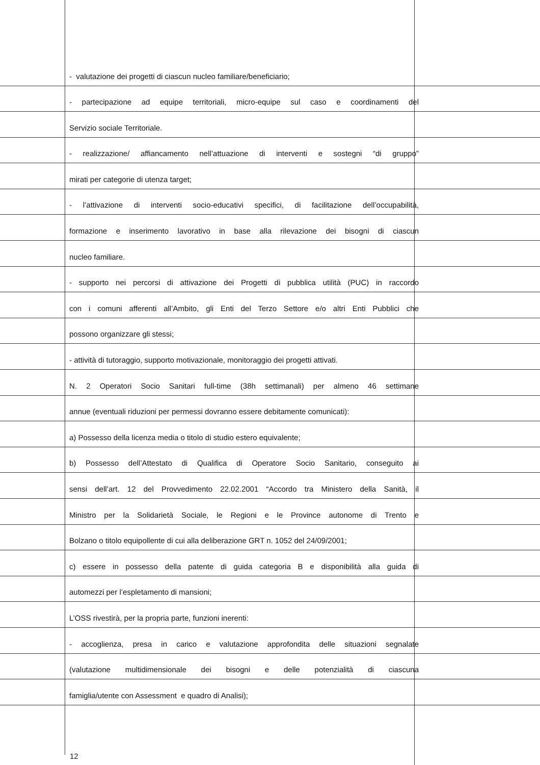| | - valutazione dei progetti di ciascun nucleo familiare/beneficiario; | |
| | - partecipazione ad equipe territoriali, micro-equipe sul caso e coordinamenti del | |
| | Servizio sociale Territoriale. | |
| | - realizzazione/ affiancamento nell’attuazione di interventi e sostegni “di gruppo” | |
| | mirati per categorie di utenza target; | |
| | - l’attivazione di interventi socio-educativi specifici, di facilitazione dell’occupabilità, | |
| | formazione e inserimento lavorativo in base alla rilevazione dei bisogni di ciascun | |
| | nucleo familiare. | |
| | - supporto nei percorsi di attivazione dei Progetti di pubblica utilità (PUC) in raccordo | |
| | con i comuni afferenti all’Ambito, gli Enti del Terzo Settore e/o altri Enti Pubblici che | |
| | possono organizzare gli stessi; | |
| | - attività di tutoraggio, supporto motivazionale, monitoraggio dei progetti attivati. | |
| | N. 2 Operatori Socio Sanitari full-time (38h settimanali) per almeno 46 settimane | |
| | annue (eventuali riduzioni per permessi dovranno essere debitamente comunicati): | |
| | a) Possesso della licenza media o titolo di studio estero equivalente; | |
| | b) Possesso dell’Attestato di Qualifica di Operatore Socio Sanitario, conseguito ai | |
| | sensi dell’art. 12 del Provvedimento 22.02.2001 “Accordo tra Ministero della Sanità, il | |
| | Ministro per la Solidarietà Sociale, le Regioni e le Province autonome di Trento e | |
| | Bolzano o titolo equipollente di cui alla deliberazione GRT n. 1052 del 24/09/2001; | |
| | c) essere in possesso della patente di guida categoria B e disponibilità alla guida di | |
| | automezzi per l’espletamento di mansioni; | |
| | L’OSS rivestirà, per la propria parte, funzioni inerenti: | |
| | - accoglienza, presa in carico e valutazione approfondita delle situazioni segnalate | |
| | (valutazione multidimensionale dei bisogni e delle potenzialità di ciascuna | |
| | famiglia/utente con Assessment e quadro di Analisi); | |
12